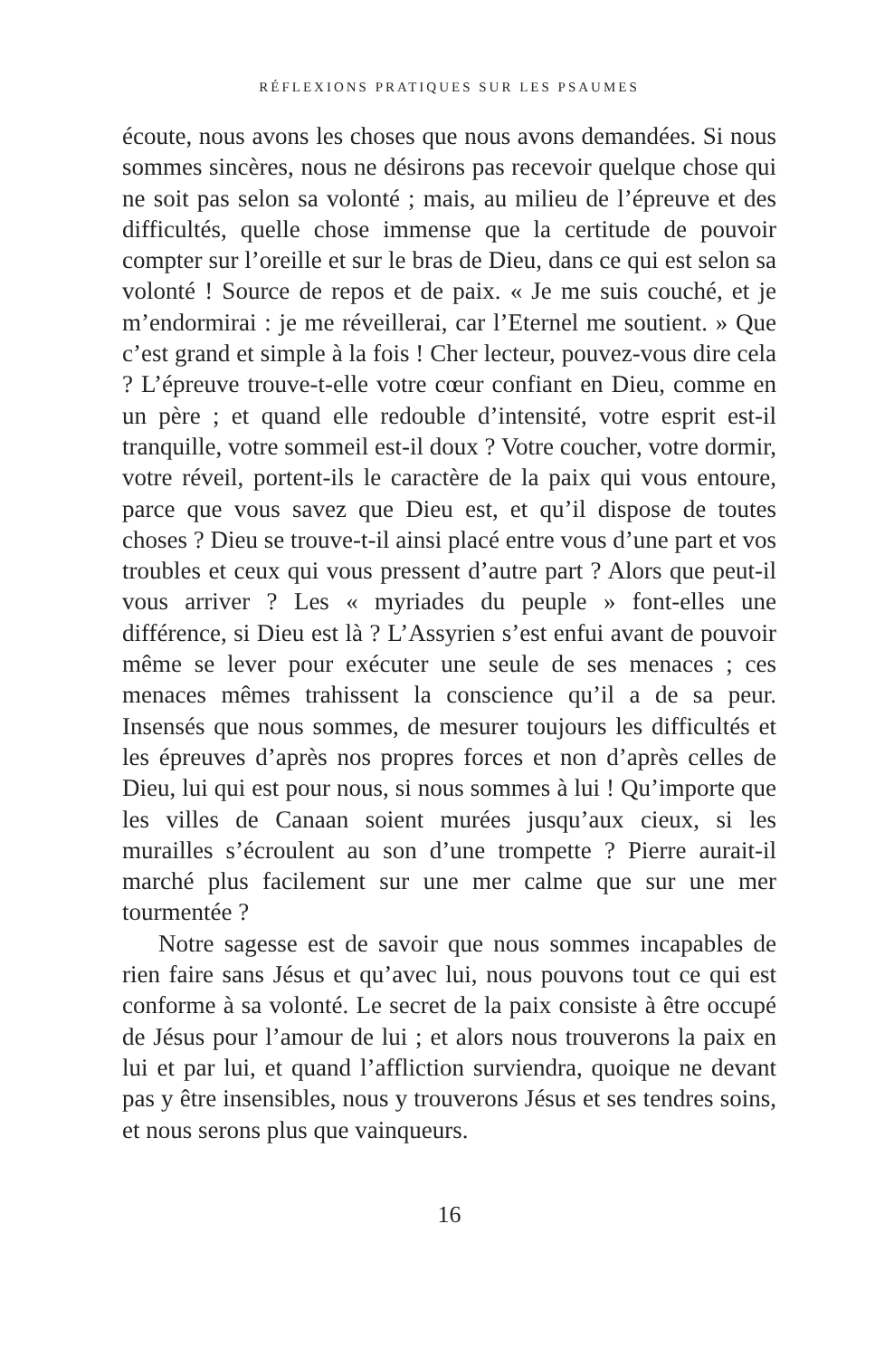RÉFLEXIONS PRATIQUES SUR LES PSAUMES
écoute, nous avons les choses que nous avons demandées. Si nous sommes sincères, nous ne désirons pas recevoir quelque chose qui ne soit pas selon sa volonté ; mais, au milieu de l’épreuve et des difficultés, quelle chose immense que la certitude de pouvoir compter sur l’oreille et sur le bras de Dieu, dans ce qui est selon sa volonté ! Source de repos et de paix. « Je me suis couché, et je m’endormirai : je me réveillerai, car l’Eternel me soutient. » Que c’est grand et simple à la fois ! Cher lecteur, pouvez-vous dire cela ? L’épreuve trouve-t-elle votre cœur confiant en Dieu, comme en un père ; et quand elle redouble d’intensité, votre esprit est-il tranquille, votre sommeil est-il doux ? Votre coucher, votre dormir, votre réveil, portent-ils le caractère de la paix qui vous entoure, parce que vous savez que Dieu est, et qu’il dispose de toutes choses ? Dieu se trouve-t-il ainsi placé entre vous d’une part et vos troubles et ceux qui vous pressent d’autre part ? Alors que peut-il vous arriver ? Les « myriades du peuple » font-elles une différence, si Dieu est là ? L’Assyrien s’est enfui avant de pouvoir même se lever pour exécuter une seule de ses menaces ; ces menaces mêmes trahissent la conscience qu’il a de sa peur. Insensés que nous sommes, de mesurer toujours les difficultés et les épreuves d’après nos propres forces et non d’après celles de Dieu, lui qui est pour nous, si nous sommes à lui ! Qu’importe que les villes de Canaan soient murées jusqu’aux cieux, si les murailles s’écroulent au son d’une trompette ? Pierre aurait-il marché plus facilement sur une mer calme que sur une mer tourmentée ?
Notre sagesse est de savoir que nous sommes incapables de rien faire sans Jésus et qu’avec lui, nous pouvons tout ce qui est conforme à sa volonté. Le secret de la paix consiste à être occupé de Jésus pour l’amour de lui ; et alors nous trouverons la paix en lui et par lui, et quand l’affliction surviendra, quoique ne devant pas y être insensibles, nous y trouverons Jésus et ses tendres soins, et nous serons plus que vainqueurs.
16